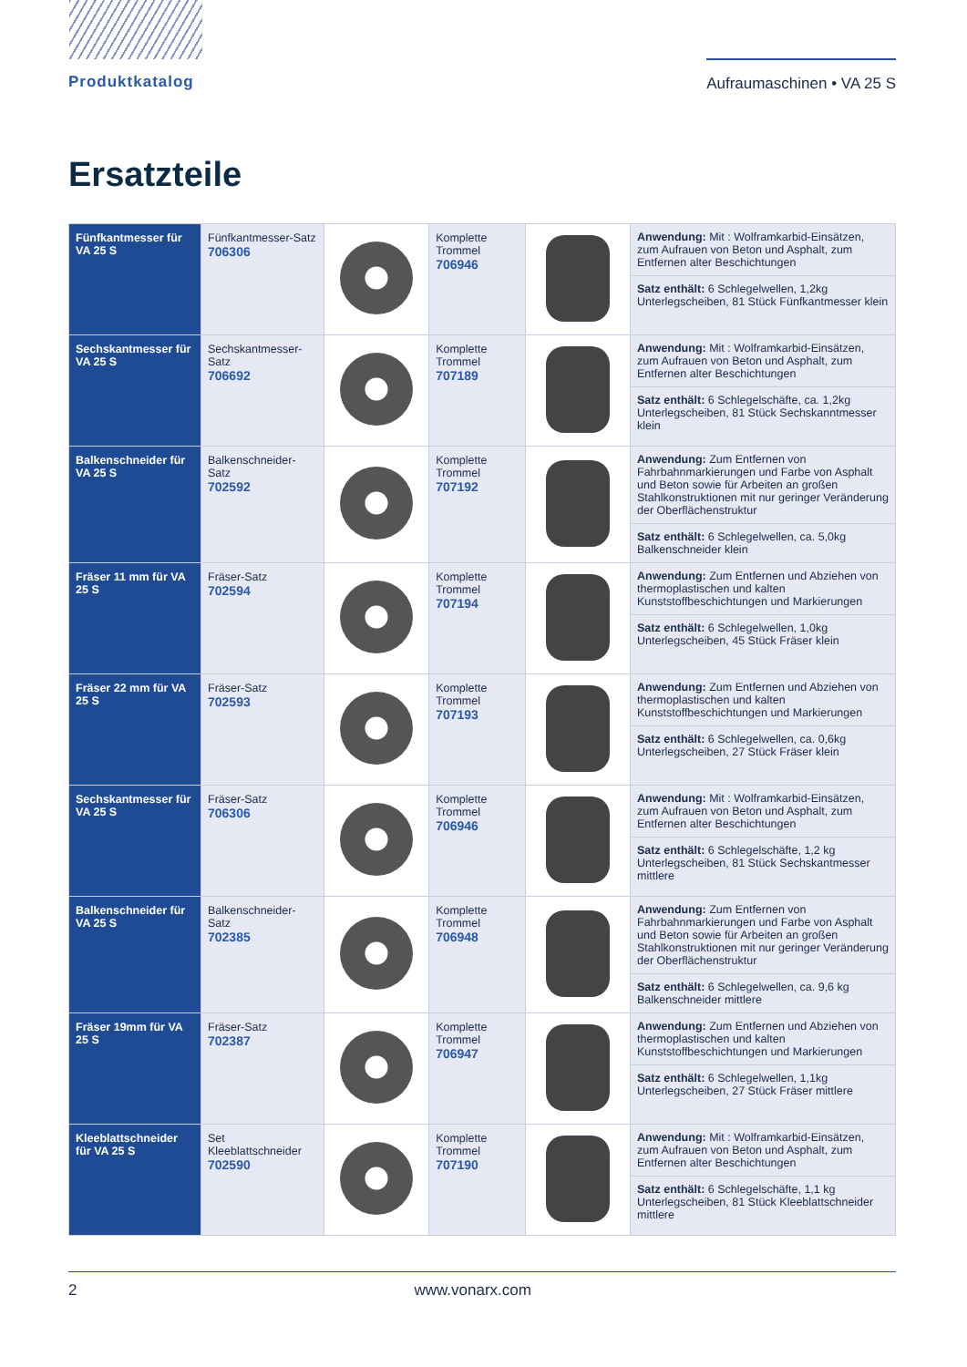Produktkatalog Aufraumaschinen • VA 25 S
Ersatzteile
| Fünfkantmesser für VA 25 S | Fünfkantmesser-Satz 706306 | | Komplette Trommel 706946 | | Anwendung: Mit : Wolframkarbid-Einsätzen, zum Aufrauen von Beton und Asphalt, zum Entfernen alter Beschichtungen Satz enthält: 6 Schlegelwellen, 1,2kg Unterlegscheiben, 81 Stück Fünfkantmesser klein |
| Sechskantmesser für VA 25 S | Sechskantmesser-Satz 706692 | | Komplette Trommel 707189 | | Anwendung: Mit : Wolframkarbid-Einsätzen, zum Aufrauen von Beton und Asphalt, zum Entfernen alter Beschichtungen Satz enthält: 6 Schlegelschäfte, ca. 1,2kg Unterlegscheiben, 81 Stück Sechskanntmesser klein |
| Balkenschneider für VA 25 S | Balkenschneider-Satz 702592 | | Komplette Trommel 707192 | | Anwendung: Zum Entfernen von Fahrbahnmarkierungen und Farbe von Asphalt und Beton sowie für Arbeiten an großen Stahlkonstruktionen mit nur geringer Veränderung der Oberflächenstruktur Satz enthält: 6 Schlegelwellen, ca. 5,0kg Balkenschneider klein |
| Fräser 11 mm für VA 25 S | Fräser-Satz 702594 | | Komplette Trommel 707194 | | Anwendung: Zum Entfernen und Abziehen von thermoplastischen und kalten Kunststoffbeschichtungen und Markierungen Satz enthält: 6 Schlegelwellen, 1,0kg Unterlegscheiben, 45 Stück Fräser klein |
| Fräser 22 mm für VA 25 S | Fräser-Satz 702593 | | Komplette Trommel 707193 | | Anwendung: Zum Entfernen und Abziehen von thermoplastischen und kalten Kunststoffbeschichtungen und Markierungen Satz enthält: 6 Schlegelwellen, ca. 0,6kg Unterlegscheiben, 27 Stück Fräser klein |
| Sechskantmesser für VA 25 S | Fräser-Satz 706306 | | Komplette Trommel 706946 | | Anwendung: Mit : Wolframkarbid-Einsätzen, zum Aufrauen von Beton und Asphalt, zum Entfernen alter Beschichtungen Satz enthält: 6 Schlegelschäfte, 1,2 kg Unterlegscheiben, 81 Stück Sechskantmesser mittlere |
| Balkenschneider für VA 25 S | Balkenschneider-Satz 702385 | | Komplette Trommel 706948 | | Anwendung: Zum Entfernen von Fahrbahnmarkierungen und Farbe von Asphalt und Beton sowie für Arbeiten an großen Stahlkonstruktionen mit nur geringer Veränderung der Oberflächenstruktur Satz enthält: 6 Schlegelwellen, ca. 9,6 kg Balkenschneider mittlere |
| Fräser 19mm für VA 25 S | Fräser-Satz 702387 | | Komplette Trommel 706947 | | Anwendung: Zum Entfernen und Abziehen von thermoplastischen und kalten Kunststoffbeschichtungen und Markierungen Satz enthält: 6 Schlegelwellen, 1,1kg Unterlegscheiben, 27 Stück Fräser mittlere |
| Kleeblattschneider für VA 25 S | Set Kleeblattschneider 702590 | | Komplette Trommel 707190 | | Anwendung: Mit : Wolframkarbid-Einsätzen, zum Aufrauen von Beton und Asphalt, zum Entfernen alter Beschichtungen Satz enthält: 6 Schlegelschäfte, 1,1 kg Unterlegscheiben, 81 Stück Kleeblattschneider mittlere |
2 www.vonarx.com